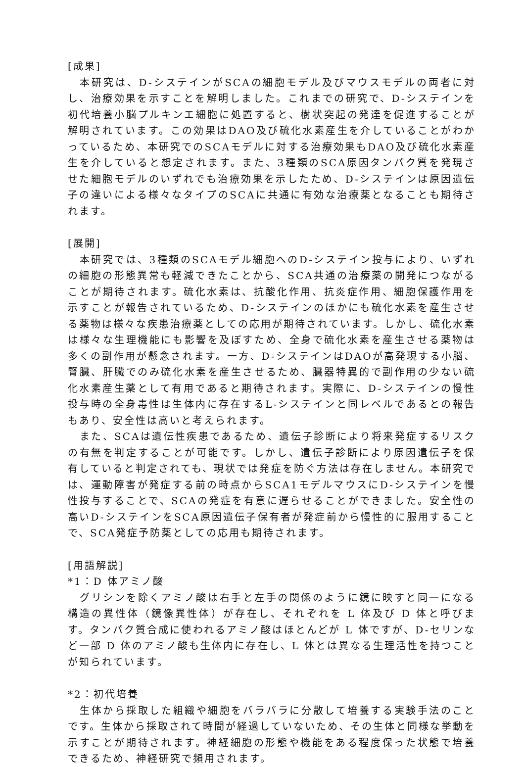[成果]
本研究は、D-システインがSCAの細胞モデル及びマウスモデルの両者に対し、治療効果を示すことを解明しました。これまでの研究で、D-システインを初代培養小脳プルキンエ細胞に処置すると、樹状突起の発達を促進することが解明されています。この効果はDAO及び硫化水素産生を介していることがわかっているため、本研究でのSCAモデルに対する治療効果もDAO及び硫化水素産生を介していると想定されます。また、3種類のSCA原因タンパク質を発現させた細胞モデルのいずれでも治療効果を示したため、D-システインは原因遺伝子の違いによる様々なタイプのSCAに共通に有効な治療薬となることも期待されます。
[展開]
本研究では、3種類のSCAモデル細胞へのD-システイン投与により、いずれの細胞の形態異常も軽減できたことから、SCA共通の治療薬の開発につながることが期待されます。硫化水素は、抗酸化作用、抗炎症作用、細胞保護作用を示すことが報告されているため、D-システインのほかにも硫化水素を産生させる薬物は様々な疾患治療薬としての応用が期待されています。しかし、硫化水素は様々な生理機能にも影響を及ぼすため、全身で硫化水素を産生させる薬物は多くの副作用が懸念されます。一方、D-システインはDAOが高発現する小脳、腎臓、肝臓でのみ硫化水素を産生させるため、臓器特異的で副作用の少ない硫化水素産生薬として有用であると期待されます。実際に、D-システインの慢性投与時の全身毒性は生体内に存在するL-システインと同レベルであるとの報告もあり、安全性は高いと考えられます。
また、SCAは遺伝性疾患であるため、遺伝子診断により将来発症するリスクの有無を判定することが可能です。しかし、遺伝子診断により原因遺伝子を保有していると判定されても、現状では発症を防ぐ方法は存在しません。本研究では、運動障害が発症する前の時点からSCA1モデルマウスにD-システインを慢性投与することで、SCAの発症を有意に遅らせることができました。安全性の高いD-システインをSCA原因遺伝子保有者が発症前から慢性的に服用することで、SCA発症予防薬としての応用も期待されます。
[用語解説]
*1：D 体アミノ酸
グリシンを除くアミノ酸は右手と左手の関係のように鏡に映すと同一になる構造の異性体（鏡像異性体）が存在し、それぞれを L 体及び D 体と呼びます。タンパク質合成に使われるアミノ酸はほとんどが L 体ですが、D-セリンなど一部 D 体のアミノ酸も生体内に存在し、L 体とは異なる生理活性を持つことが知られています。
*2：初代培養
生体から採取した組織や細胞をバラバラに分散して培養する実験手法のことです。生体から採取されて時間が経過していないため、その生体と同様な挙動を示すことが期待されます。神経細胞の形態や機能をある程度保った状態で培養できるため、神経研究で頻用されます。